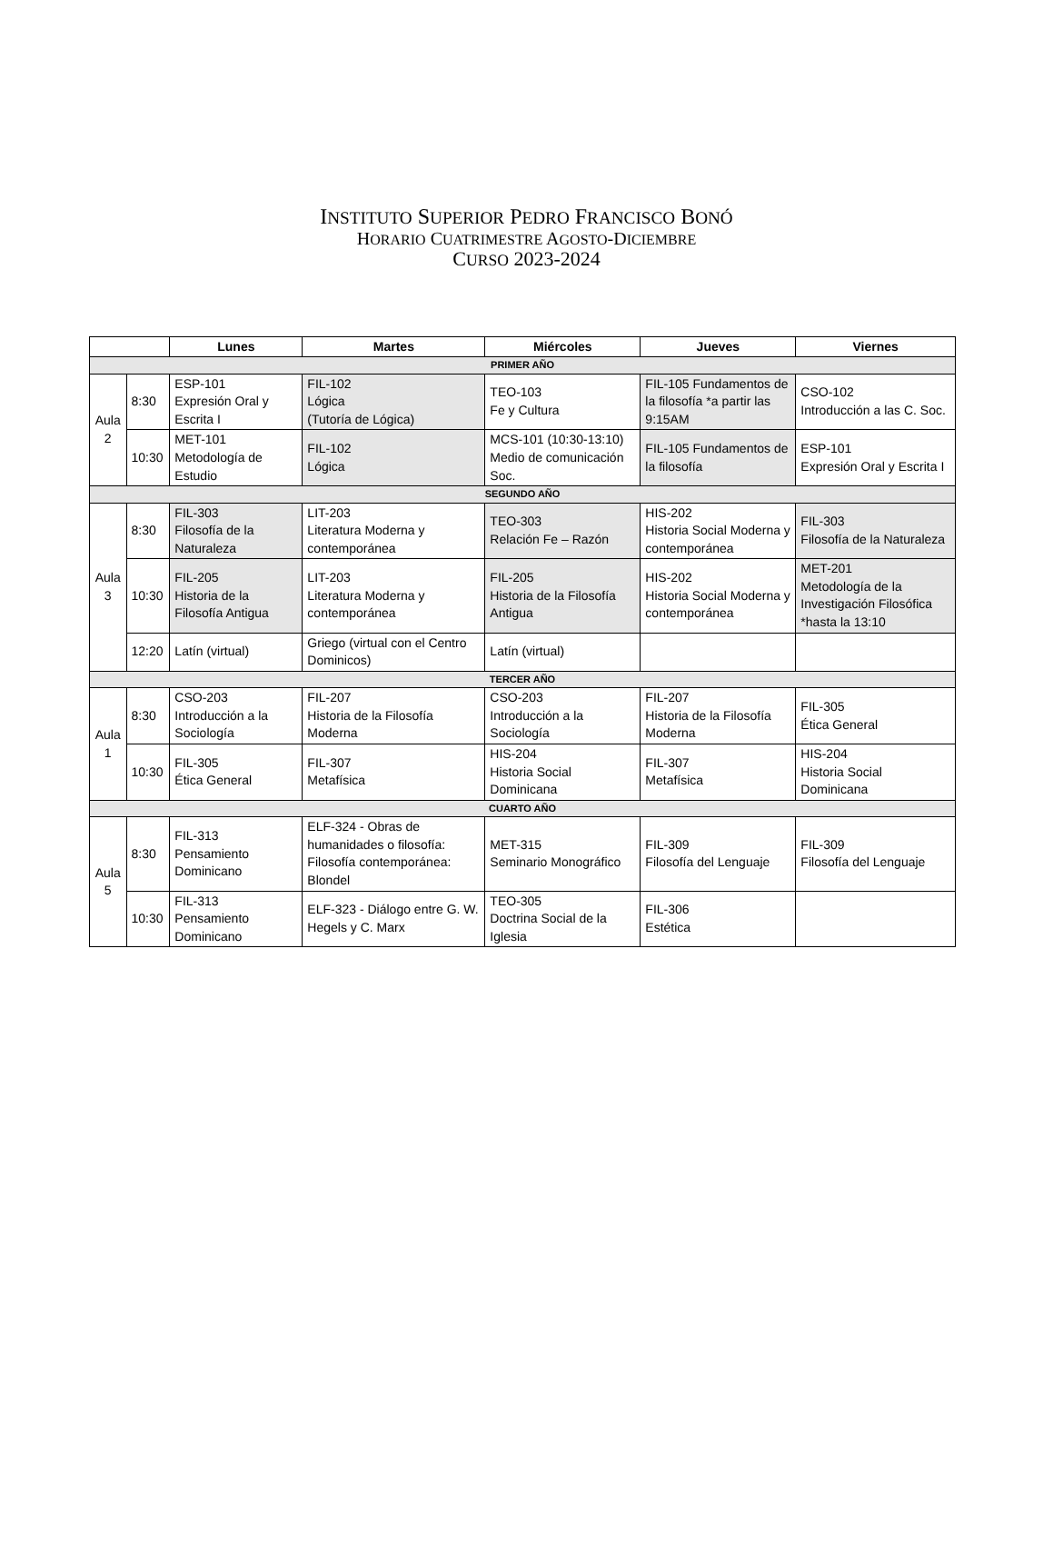INSTITUTO SUPERIOR PEDRO FRANCISCO BONÓ
HORARIO CUATRIMESTRE AGOSTO-DICIEMBRE
CURSO 2023-2024
| | | Lunes | Martes | Miércoles | Jueves | Viernes |
| --- | --- | --- | --- | --- | --- | --- |
| PRIMER AÑO | | | | | | |
| Aula 2 | 8:30 | ESP-101 Expresión Oral y Escrita I | FIL-102 Lógica (Tutoría de Lógica) | TEO-103 Fe y Cultura | FIL-105 Fundamentos de la filosofía *a partir las 9:15AM | CSO-102 Introducción a las C. Soc. |
| | 10:30 | MET-101 Metodología de Estudio | FIL-102 Lógica | MCS-101 (10:30-13:10) Medio de comunicación Soc. | FIL-105 Fundamentos de la filosofía | ESP-101 Expresión Oral y Escrita I |
| SEGUNDO AÑO | | | | | | |
| Aula 3 | 8:30 | FIL-303 Filosofía de la Naturaleza | LIT-203 Literatura Moderna y contemporánea | TEO-303 Relación Fe – Razón | HIS-202 Historia Social Moderna y contemporánea | FIL-303 Filosofía de la Naturaleza |
| | 10:30 | FIL-205 Historia de la Filosofía Antigua | LIT-203 Literatura Moderna y contemporánea | FIL-205 Historia de la Filosofía Antigua | HIS-202 Historia Social Moderna y contemporánea | MET-201 Metodología de la Investigación Filosófica *hasta la 13:10 |
| | 12:20 | Latín (virtual) | Griego (virtual con el Centro Dominicos) | Latín (virtual) | | |
| TERCER AÑO | | | | | | |
| Aula 1 | 8:30 | CSO-203 Introducción a la Sociología | FIL-207 Historia de la Filosofía Moderna | CSO-203 Introducción a la Sociología | FIL-207 Historia de la Filosofía Moderna | FIL-305 Ética General |
| | 10:30 | FIL-305 Ética General | FIL-307 Metafísica | HIS-204 Historia Social Dominicana | FIL-307 Metafísica | HIS-204 Historia Social Dominicana |
| CUARTO AÑO | | | | | | |
| Aula 5 | 8:30 | FIL-313 Pensamiento Dominicano | ELF-324 - Obras de humanidades o filosofía: Filosofía contemporánea: Blondel | MET-315 Seminario Monográfico | FIL-309 Filosofía del Lenguaje | FIL-309 Filosofía del Lenguaje |
| | 10:30 | FIL-313 Pensamiento Dominicano | ELF-323 - Diálogo entre G. W. Hegels y C. Marx | TEO-305 Doctrina Social de la Iglesia | FIL-306 Estética | |